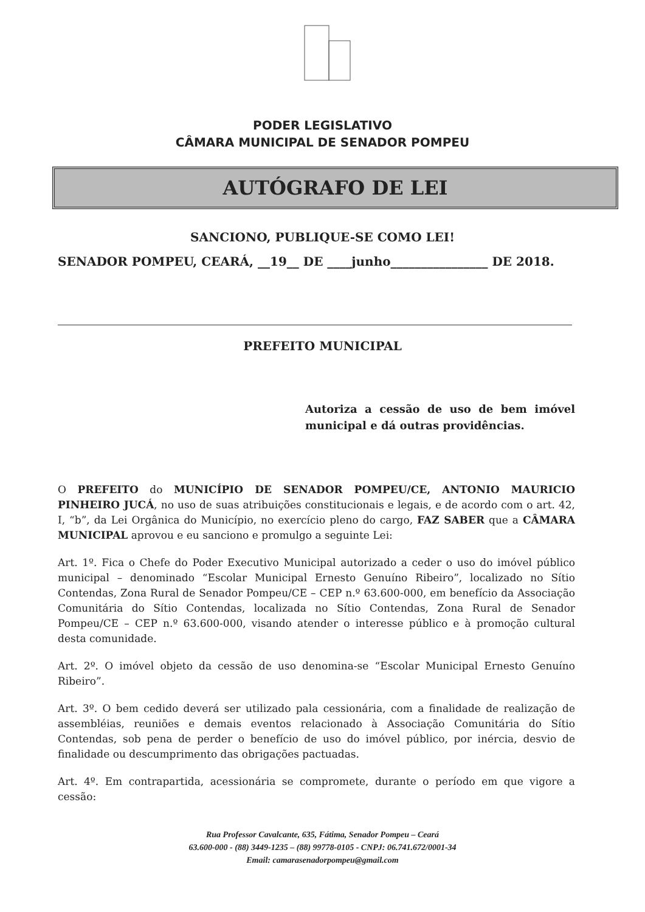PODER LEGISLATIVO
CÂMARA MUNICIPAL DE SENADOR POMPEU
AUTÓGRAFO DE LEI
SANCIONO, PUBLIQUE-SE COMO LEI!
SENADOR POMPEU, CEARÁ, __19__ DE ____junho________________ DE 2018.
PREFEITO MUNICIPAL
Autoriza a cessão de uso de bem imóvel municipal e dá outras providências.
O PREFEITO do MUNICÍPIO DE SENADOR POMPEU/CE, ANTONIO MAURICIO PINHEIRO JUCÁ, no uso de suas atribuições constitucionais e legais, e de acordo com o art. 42, I, “b”, da Lei Orgânica do Município, no exercício pleno do cargo, FAZ SABER que a CÂMARA MUNICIPAL aprovou e eu sanciono e promulgo a seguinte Lei:
Art. 1º. Fica o Chefe do Poder Executivo Municipal autorizado a ceder o uso do imóvel público municipal – denominado “Escolar Municipal Ernesto Genuíno Ribeiro”, localizado no Sítio Contendas, Zona Rural de Senador Pompeu/CE – CEP n.º 63.600-000, em benefício da Associação Comunitária do Sítio Contendas, localizada no Sítio Contendas, Zona Rural de Senador Pompeu/CE – CEP n.º 63.600-000, visando atender o interesse público e à promoção cultural desta comunidade.
Art. 2º. O imóvel objeto da cessão de uso denomina-se “Escolar Municipal Ernesto Genuíno Ribeiro”.
Art. 3º. O bem cedido deverá ser utilizado pala cessionária, com a finalidade de realização de assembléias, reuniões e demais eventos relacionado à Associação Comunitária do Sítio Contendas, sob pena de perder o benefício de uso do imóvel público, por inércia, desvio de finalidade ou descumprimento das obrigações pactuadas.
Art. 4º. Em contrapartida, acessionária se compromete, durante o período em que vigore a cessão:
Rua Professor Cavalcante, 635, Fátima, Senador Pompeu – Ceará
63.600-000 - (88) 3449-1235 – (88) 99778-0105 - CNPJ: 06.741.672/0001-34
Email: camarasenadorpompeu@gmail.com